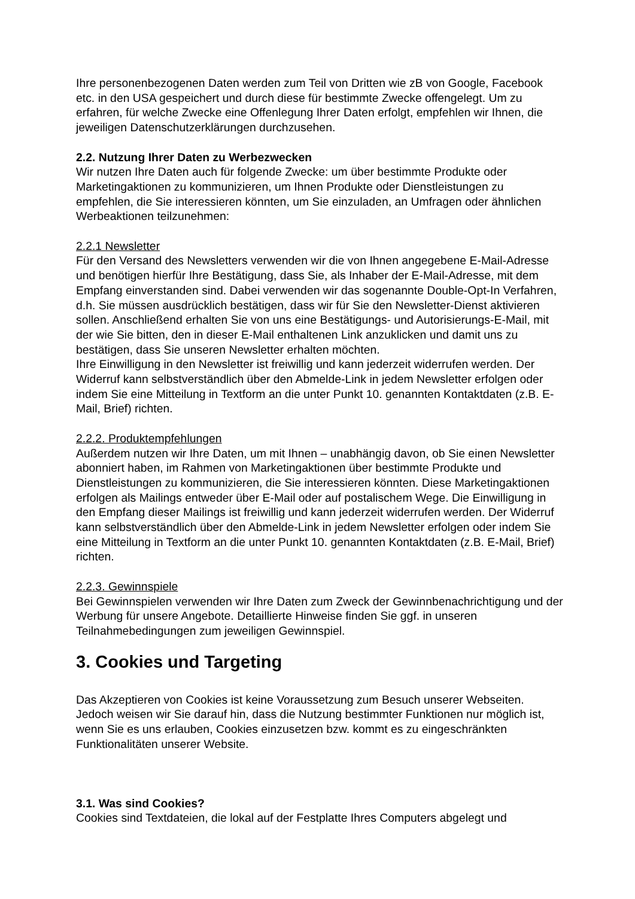Ihre personenbezogenen Daten werden zum Teil von Dritten wie zB von Google, Facebook etc. in den USA gespeichert und durch diese für bestimmte Zwecke offengelegt. Um zu erfahren, für welche Zwecke eine Offenlegung Ihrer Daten erfolgt, empfehlen wir Ihnen, die jeweiligen Datenschutzerklärungen durchzusehen.
2.2. Nutzung Ihrer Daten zu Werbezwecken
Wir nutzen Ihre Daten auch für folgende Zwecke: um über bestimmte Produkte oder Marketingaktionen zu kommunizieren, um Ihnen Produkte oder Dienstleistungen zu empfehlen, die Sie interessieren könnten, um Sie einzuladen, an Umfragen oder ähnlichen Werbeaktionen teilzunehmen:
2.2.1 Newsletter
Für den Versand des Newsletters verwenden wir die von Ihnen angegebene E-Mail-Adresse und benötigen hierfür Ihre Bestätigung, dass Sie, als Inhaber der E-Mail-Adresse, mit dem Empfang einverstanden sind. Dabei verwenden wir das sogenannte Double-Opt-In Verfahren, d.h. Sie müssen ausdrücklich bestätigen, dass wir für Sie den Newsletter-Dienst aktivieren sollen. Anschließend erhalten Sie von uns eine Bestätigungs- und Autorisierungs-E-Mail, mit der wie Sie bitten, den in dieser E-Mail enthaltenen Link anzuklicken und damit uns zu bestätigen, dass Sie unseren Newsletter erhalten möchten.
Ihre Einwilligung in den Newsletter ist freiwillig und kann jederzeit widerrufen werden. Der Widerruf kann selbstverständlich über den Abmelde-Link in jedem Newsletter erfolgen oder indem Sie eine Mitteilung in Textform an die unter Punkt 10. genannten Kontaktdaten (z.B. E-Mail, Brief) richten.
2.2.2. Produktempfehlungen
Außerdem nutzen wir Ihre Daten, um mit Ihnen – unabhängig davon, ob Sie einen Newsletter abonniert haben, im Rahmen von Marketingaktionen über bestimmte Produkte und Dienstleistungen zu kommunizieren, die Sie interessieren könnten. Diese Marketingaktionen erfolgen als Mailings entweder über E-Mail oder auf postalischem Wege. Die Einwilligung in den Empfang dieser Mailings ist freiwillig und kann jederzeit widerrufen werden. Der Widerruf kann selbstverständlich über den Abmelde-Link in jedem Newsletter erfolgen oder indem Sie eine Mitteilung in Textform an die unter Punkt 10. genannten Kontaktdaten (z.B. E-Mail, Brief) richten.
2.2.3. Gewinnspiele
Bei Gewinnspielen verwenden wir Ihre Daten zum Zweck der Gewinnbenachrichtigung und der Werbung für unsere Angebote. Detaillierte Hinweise finden Sie ggf. in unseren Teilnahmebedingungen zum jeweiligen Gewinnspiel.
3. Cookies und Targeting
Das Akzeptieren von Cookies ist keine Voraussetzung zum Besuch unserer Webseiten. Jedoch weisen wir Sie darauf hin, dass die Nutzung bestimmter Funktionen nur möglich ist, wenn Sie es uns erlauben, Cookies einzusetzen bzw. kommt es zu eingeschränkten Funktionalitäten unserer Website.
3.1. Was sind Cookies?
Cookies sind Textdateien, die lokal auf der Festplatte Ihres Computers abgelegt und